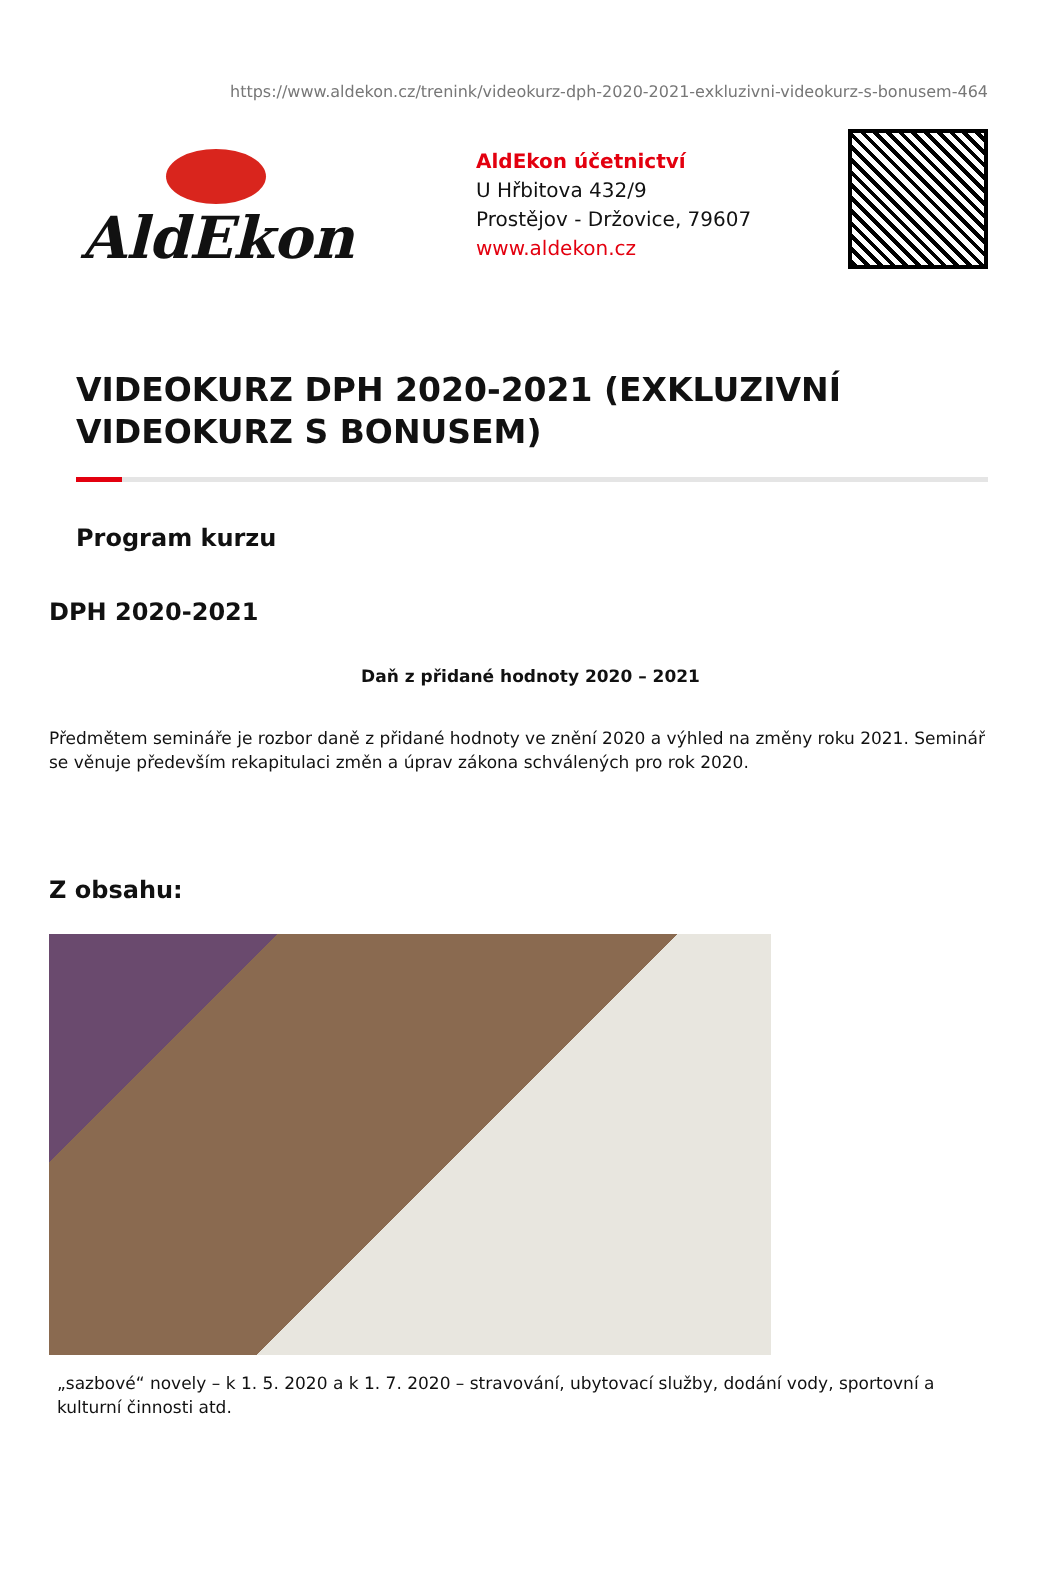https://www.aldekon.cz/trenink/videokurz-dph-2020-2021-exkluzivni-videokurz-s-bonusem-464
AldEkon
AldEkon účetnictví
U Hřbitova 432/9
Prostějov - Držovice, 79607
www.aldekon.cz
VIDEOKURZ DPH 2020-2021 (EXKLUZIVNÍ VIDEOKURZ S BONUSEM)
Program kurzu
DPH 2020-2021
Daň z přidané hodnoty 2020 – 2021
Předmětem semináře je rozbor daně z přidané hodnoty ve znění 2020 a výhled na změny roku 2021. Seminář se věnuje především rekapitulaci změn a úprav zákona schválených pro rok 2020.
Z obsahu:
„sazbové“ novely – k 1. 5. 2020 a k 1. 7. 2020 – stravování, ubytovací služby, dodání vody, sportovní a kulturní činnosti atd.